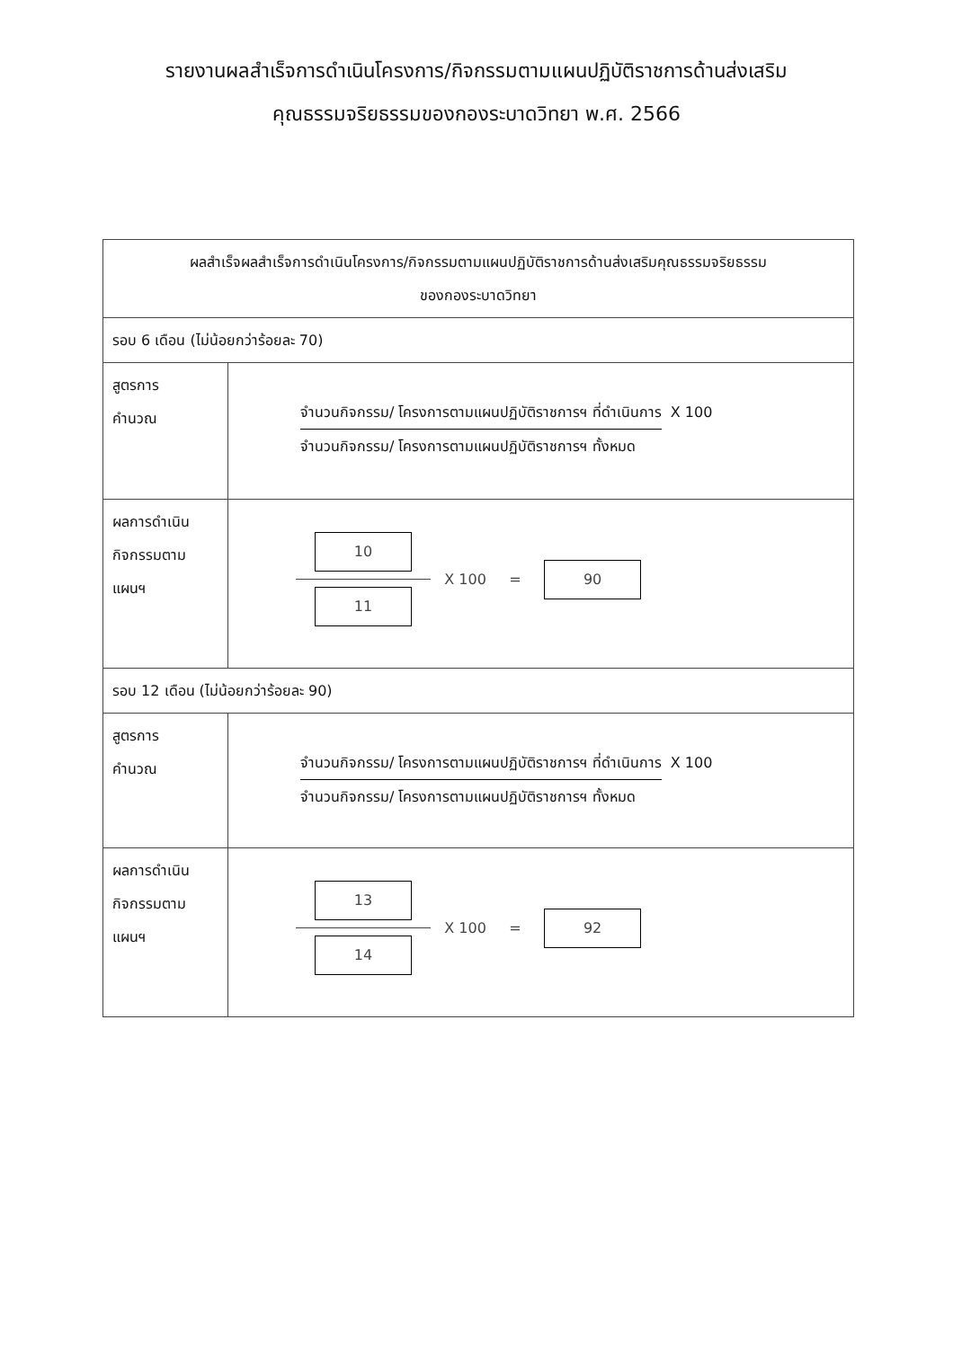รายงานผลสำเร็จการดำเนินโครงการ/กิจกรรมตามแผนปฏิบัติราชการด้านส่งเสริม
คุณธรรมจริยธรรมของกองระบาดวิทยา พ.ศ. 2566
| ผลสำเร็จผลสำเร็จการดำเนินโครงการ/กิจกรรมตามแผนปฏิบัติราชการด้านส่งเสริมคุณธรรมจริยธรรม ของกองระบาดวิทยา | |
| รอบ 6 เดือน (ไม่น้อยกว่าร้อยละ 70) | |
| สูตรการ คำนวณ | จำนวนกิจกรรม/ โครงการตามแผนปฏิบัติราชการฯ ที่ดำเนินการ X 100 จำนวนกิจกรรม/ โครงการตามแผนปฏิบัติราชการฯ ทั้งหมด |
| ผลการดำเนิน กิจกรรมตาม แผนฯ | 10 11 X 100 = 90 |
| รอบ 12 เดือน (ไม่น้อยกว่าร้อยละ 90) | |
| สูตรการ คำนวณ | จำนวนกิจกรรม/ โครงการตามแผนปฏิบัติราชการฯ ที่ดำเนินการ X 100 จำนวนกิจกรรม/ โครงการตามแผนปฏิบัติราชการฯ ทั้งหมด |
| ผลการดำเนิน กิจกรรมตาม แผนฯ | 13 14 X 100 = 92 |